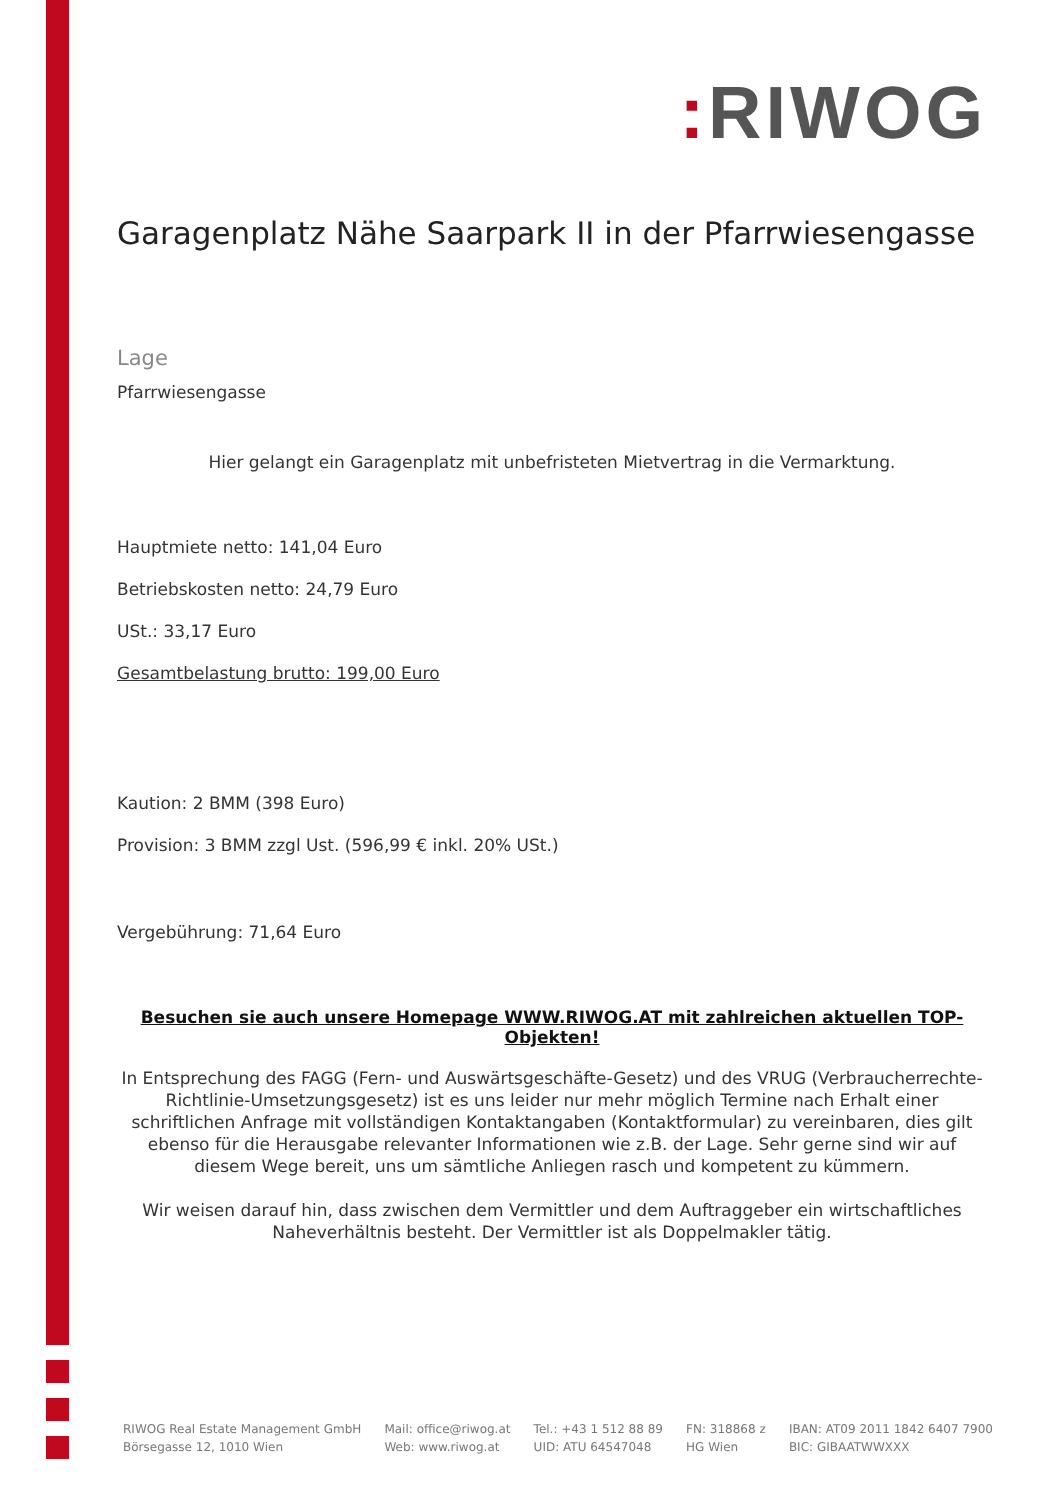: RIWOG
Garagenplatz Nähe Saarpark II in der Pfarrwiesengasse
Lage
Pfarrwiesengasse
Hier gelangt ein Garagenplatz mit unbefristeten Mietvertrag in die Vermarktung.
Hauptmiete netto: 141,04 Euro
Betriebskosten netto: 24,79 Euro
USt.: 33,17 Euro
Gesamtbelastung brutto: 199,00 Euro
Kaution: 2 BMM (398 Euro)
Provision: 3 BMM zzgl Ust. (596,99 € inkl. 20% USt.)
Vergebührung: 71,64 Euro
Besuchen sie auch unsere Homepage WWW.RIWOG.AT mit zahlreichen aktuellen TOP- Objekten!
In Entsprechung des FAGG (Fern- und Auswärtsgeschäfte-Gesetz) und des VRUG (Verbraucherrechte-Richtlinie-Umsetzungsgesetz) ist es uns leider nur mehr möglich Termine nach Erhalt einer schriftlichen Anfrage mit vollständigen Kontaktangaben (Kontaktformular) zu vereinbaren, dies gilt ebenso für die Herausgabe relevanter Informationen wie z.B. der Lage. Sehr gerne sind wir auf diesem Wege bereit, uns um sämtliche Anliegen rasch und kompetent zu kümmern.
Wir weisen darauf hin, dass zwischen dem Vermittler und dem Auftraggeber ein wirtschaftliches Naheverhältnis besteht. Der Vermittler ist als Doppelmakler tätig.
RIWOG Real Estate Management GmbH
Börsegasse 12, 1010 Wien
Mail: office@riwog.at
Web: www.riwog.at
Tel.: +43 1 512 88 89
UID: ATU 64547048
FN: 318868 z
HG Wien
IBAN: AT09 2011 1842 6407 7900
BIC: GIBAATWWXXX